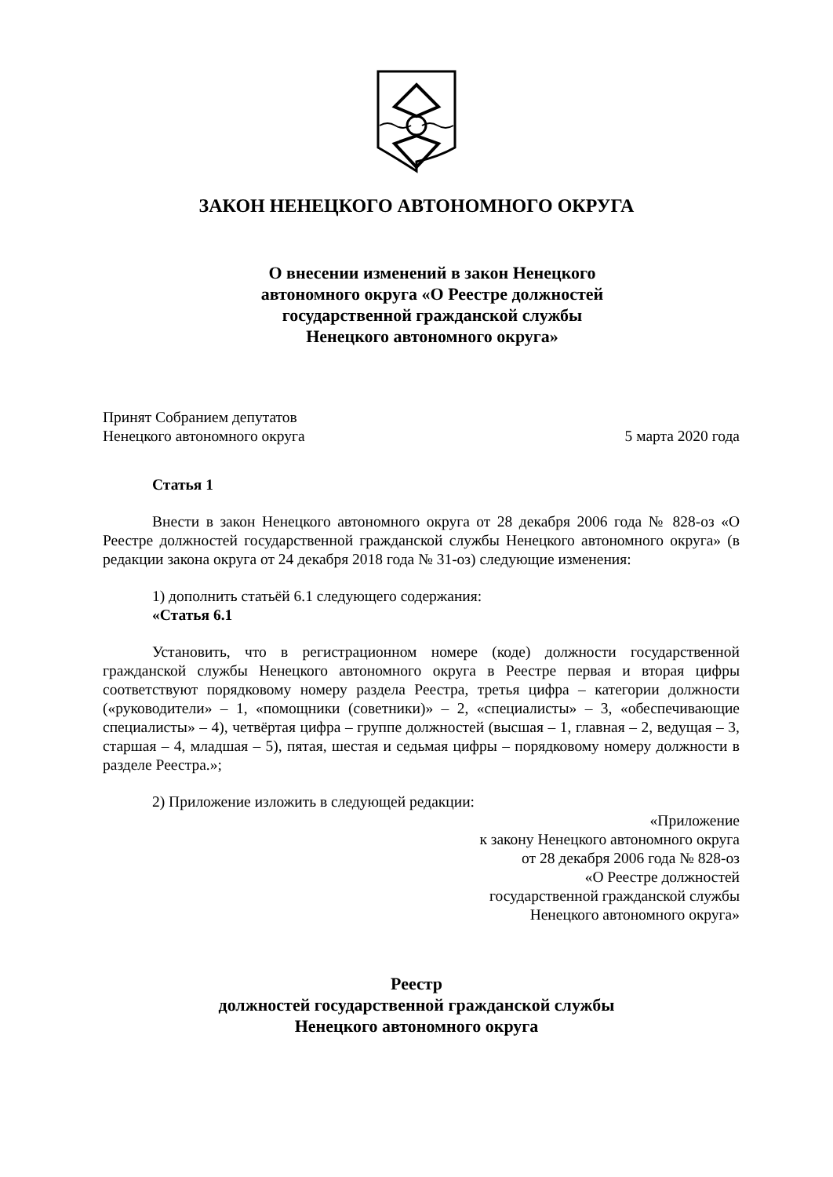ЗАКОН НЕНЕЦКОГО АВТОНОМНОГО ОКРУГА
О внесении изменений в закон Ненецкого
автономного округа «О Реестре должностей
государственной гражданской службы
Ненецкого автономного округа»
Принят Собранием депутатов
Ненецкого автономного округа 5 марта 2020 года
Статья 1
Внести в закон Ненецкого автономного округа от 28 декабря 2006 года № 828-оз «О Реестре должностей государственной гражданской службы Ненецкого автономного округа» (в редакции закона округа от 24 декабря 2018 года № 31-оз) следующие изменения:
1) дополнить статьёй 6.1 следующего содержания:
«Статья 6.1
Установить, что в регистрационном номере (коде) должности государственной гражданской службы Ненецкого автономного округа в Реестре первая и вторая цифры соответствуют порядковому номеру раздела Реестра, третья цифра – категории должности («руководители» – 1, «помощники (советники)» – 2, «специалисты» – 3, «обеспечивающие специалисты» – 4), четвёртая цифра – группе должностей (высшая – 1, главная – 2, ведущая – 3, старшая – 4, младшая – 5), пятая, шестая и седьмая цифры – порядковому номеру должности в разделе Реестра.»;
2) Приложение изложить в следующей редакции:
«Приложение
к закону Ненецкого автономного округа
от 28 декабря 2006 года № 828-оз
«О Реестре должностей
государственной гражданской службы
Ненецкого автономного округа»
Реестр
должностей государственной гражданской службы
Ненецкого автономного округа